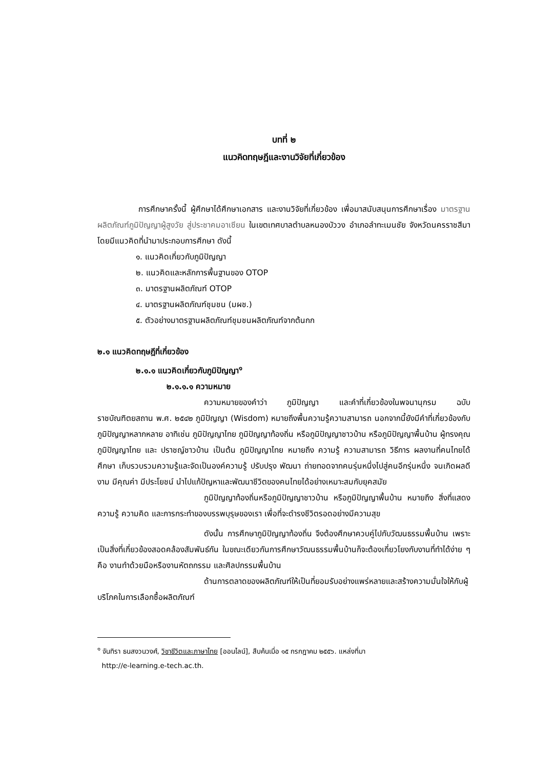บทที่ ๒
แนวคิดทฤษฎีและงานวิจัยที่เกี่ยวข้อง
การศึกษาครั้งนี้ ผู้ศึกษาได้ศึกษาเอกสาร และงานวิจัยที่เกี่ยวข้อง เพื่อมาสนับสนุนการศึกษาเรื่อง มาตรฐานผลิตภัณฑ์ภูมิปัญญาผู้สูงวัย สู่ประชาคมอาเซียน ในเขตเทศบาลตำบลหนองบัววง อำเภอลำทะเมนชัย จังหวัดนครราชสีมา โดยมีแนวคิดที่นำมาประกอบการศึกษา ดังนี้
๑. แนวคิดเกี่ยวกับภูมิปัญญา
๒. แนวคิดและหลักการพื้นฐานของ OTOP
๓. มาตรฐานผลิตภัณฑ์ OTOP
๔. มาตรฐานผลิตภัณฑ์ชุมชน (มผช.)
๕. ตัวอย่างมาตรฐานผลิตภัณฑ์ชุมชนผลิตภัณฑ์จากต้นกก
๒.๑ แนวคิดทฤษฎีที่เกี่ยวข้อง
๒.๑.๑ แนวคิดเกี่ยวกับภูมิปัญญา<sup>๑</sup>
๒.๑.๑.๑ ความหมาย
ความหมายของคำว่า ภูมิปัญญา และคำที่เกี่ยวข้องในพจนานุกรม ฉบับราชบัณฑิตยสถาน พ.ศ. ๒๕๔๒ ภูมิปัญญา (Wisdom) หมายถึงพื้นความรู้ความสามารถ นอกจากนี้ยังมีคำที่เกี่ยวข้องกับภูมิปัญญาหลากหลาย อาทิเช่น ภูมิปัญญาไทย ภูมิปัญญาท้องถิ่น หรือภูมิปัญญาชาวบ้าน หรือภูมิปัญญาพื้นบ้าน ผู้ทรงคุณภูมิปัญญาไทย และ ปราชญ์ชาวบ้าน เป็นต้น ภูมิปัญญาไทย หมายถึง ความรู้ ความสามารถ วิธีการ ผลงานที่คนไทยได้ศึกษา เก็บรวบรวมความรู้และจัดเป็นองค์ความรู้ ปรับปรุง พัฒนา ถ่ายทอดจากคนรุ่นหนึ่งไปสู่คนอีกรุ่นหนึ่ง จนเกิดผลดีงาม มีคุณค่า มีประโยชน์ นำไปแก้ปัญหาและพัฒนาชีวิตของคนไทยได้อย่างเหมาะสมกับยุคสมัย
ภูมิปัญญาท้องถิ่นหรือภูมิปัญญาชาวบ้าน หรือภูมิปัญญาพื้นบ้าน หมายถึง สิ่งที่แสดงความรู้ ความคิด และการกระทำของบรรพบุรุษของเรา เพื่อที่จะดำรงชีวิตรอดอย่างมีความสุข
ดังนั้น การศึกษาภูมิปัญญาท้องถิ่น จึงต้องศึกษาควบคู่ไปกับวัฒนธรรมพื้นบ้าน เพราะเป็นสิ่งที่เกี่ยวข้องสอดคล้องสัมพันธ์กัน ในขณะเดียวกันการศึกษาวัฒนธรรมพื้นบ้านก็จะต้องเกี่ยวโยงกับงานที่ทำได้ง่าย ๆ คือ งานทำด้วยมือหรืองานหัตถกรรม และศิลปกรรมพื้นบ้าน
ด้านการตลาดของผลิตภัณฑ์ให้เป็นที่ยอมรับอย่างแพร่หลายและสร้างความมั่นใจให้กับผู้บริโภคในการเลือกซื้อผลิตภัณฑ์
<sup>๑</sup> จันทิรา ธนสงวนวงศ์, วิชาชีวิตและภาษาไทย [ออนไลน์], สืบค้นเมื่อ ๑๕ กรกฎาคม ๒๕๕๖. แหล่งที่มา
http://e-learning.e-tech.ac.th.